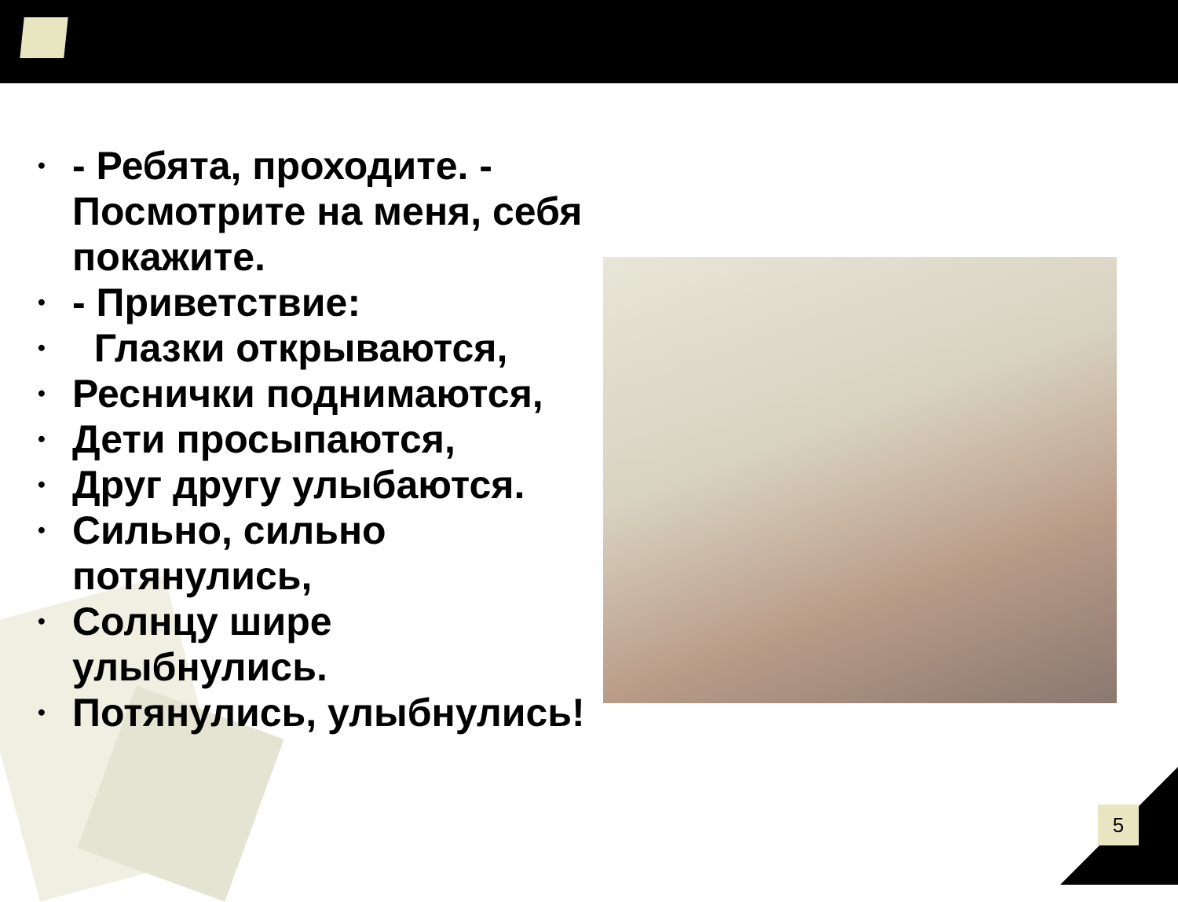• - Ребята, проходите. - Посмотрите на меня, себя покажите.
• - Приветствие:
• Глазки открываются,
• Реснички поднимаются,
• Дети просыпаются,
• Друг другу улыбаются.
• Сильно, сильно потянулись,
• Солнцу шире улыбнулись.
• Потянулись, улыбнулись!
5